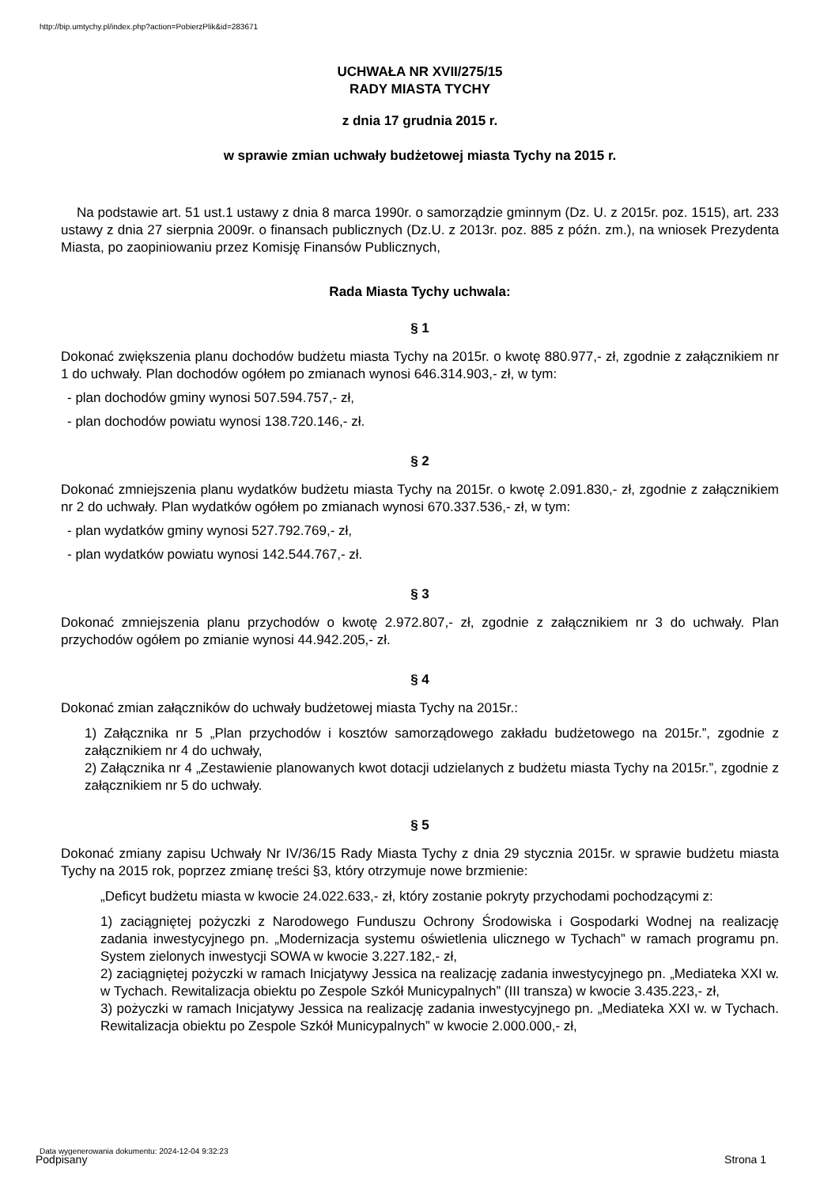http://bip.umtychy.pl/index.php?action=PobierzPlik&id=283671
UCHWAŁA NR XVII/275/15
RADY MIASTA TYCHY
z dnia 17 grudnia 2015 r.
w sprawie zmian uchwały budżetowej miasta Tychy na 2015 r.
Na podstawie art. 51 ust.1 ustawy z dnia 8 marca 1990r. o samorządzie gminnym (Dz. U. z 2015r. poz. 1515), art. 233 ustawy z dnia 27 sierpnia 2009r. o finansach publicznych (Dz.U. z 2013r. poz. 885 z późn. zm.), na wniosek Prezydenta Miasta, po zaopiniowaniu przez Komisję Finansów Publicznych,
Rada Miasta Tychy uchwala:
§ 1
Dokonać zwiększenia planu dochodów budżetu miasta Tychy na 2015r. o kwotę 880.977,- zł, zgodnie z załącznikiem nr 1 do uchwały. Plan dochodów ogółem po zmianach wynosi 646.314.903,- zł, w tym:
- plan dochodów gminy wynosi 507.594.757,- zł,
- plan dochodów powiatu wynosi 138.720.146,- zł.
§ 2
Dokonać zmniejszenia planu wydatków budżetu miasta Tychy na 2015r. o kwotę 2.091.830,- zł, zgodnie z załącznikiem nr 2 do uchwały. Plan wydatków ogółem po zmianach wynosi 670.337.536,- zł, w tym:
- plan wydatków gminy wynosi 527.792.769,- zł,
- plan wydatków powiatu wynosi 142.544.767,- zł.
§ 3
Dokonać zmniejszenia planu przychodów o kwotę 2.972.807,- zł, zgodnie z załącznikiem nr 3 do uchwały. Plan przychodów ogółem po zmianie wynosi 44.942.205,- zł.
§ 4
Dokonać zmian załączników do uchwały budżetowej miasta Tychy na 2015r.:
1) Załącznika nr 5 „Plan przychodów i kosztów samorządowego zakładu budżetowego na 2015r.”, zgodnie z załącznikiem nr 4 do uchwały,
2) Załącznika nr 4 „Zestawienie planowanych kwot dotacji udzielanych z budżetu miasta Tychy na 2015r.”, zgodnie z załącznikiem nr 5 do uchwały.
§ 5
Dokonać zmiany zapisu Uchwały Nr IV/36/15 Rady Miasta Tychy z dnia 29 stycznia 2015r. w sprawie budżetu miasta Tychy na 2015 rok, poprzez zmianę treści §3, który otrzymuje nowe brzmienie:
„Deficyt budżetu miasta w kwocie 24.022.633,- zł, który zostanie pokryty przychodami pochodzącymi z:
1) zaciągniętej pożyczki z Narodowego Funduszu Ochrony Środowiska i Gospodarki Wodnej na realizację zadania inwestycyjnego pn. „Modernizacja systemu oświetlenia ulicznego w Tychach” w ramach programu pn. System zielonych inwestycji SOWA w kwocie 3.227.182,- zł,
2) zaciągniętej pożyczki w ramach Inicjatywy Jessica na realizację zadania inwestycyjnego pn. „Mediateka XXI w. w Tychach. Rewitalizacja obiektu po Zespole Szkół Municypalnych” (III transza) w kwocie 3.435.223,- zł,
3) pożyczki w ramach Inicjatywy Jessica na realizację zadania inwestycyjnego pn. „Mediateka XXI w. w Tychach. Rewitalizacja obiektu po Zespole Szkół Municypalnych” w kwocie 2.000.000,- zł,
Data wygenerowania dokumentu: 2024-12-04 9:32:23
Podpisany Strona 1